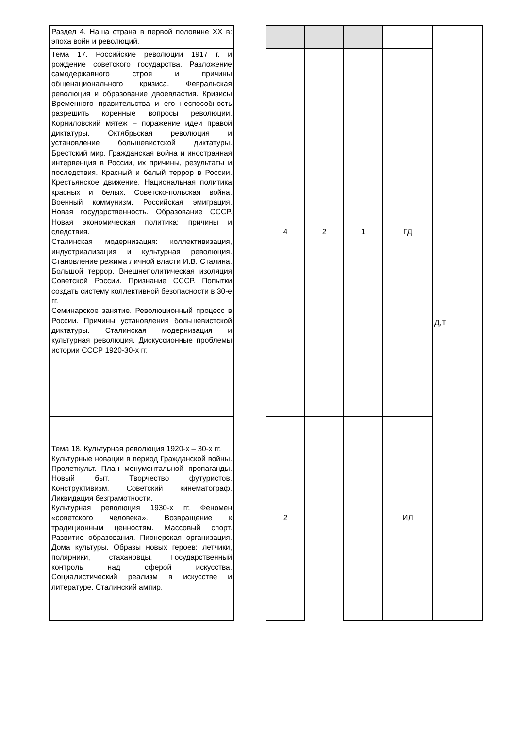| Раздел 4. Наша страна в первой половине XX в: эпоха войн и революций. | | | | | | Д,Т |
| Тема 17. Российские революции 1917 г. и рождение советского государства. Разложение самодержавного строя и причины общенационального кризиса. Февральская революция и образование двоевластия. Кризисы Временного правительства и его неспособность разрешить коренные вопросы революции. Корниловский мятеж – поражение идеи правой диктатуры. Октябрьская революция и установление большевистской диктатуры. Брестский мир. Гражданская война и иностранная интервенция в России, их причины, результаты и последствия. Красный и белый террор в России. Крестьянское движение. Национальная политика красных и белых. Советско-польская война. Военный коммунизм. Российская эмиграция. Новая государственность. Образование СССР. Новая экономическая политика: причины и следствия. Сталинская модернизация: коллективизация, индустриализация и культурная революция. Становление режима личной власти И.В. Сталина. Большой террор. Внешнеполитическая изоляция Советской России. Признание СССР. Попытки создать систему коллективной безопасности в 30-е гг. Семинарское занятие. Революционный процесс в России. Причины установления большевистской диктатуры. Сталинская модернизация и культурная революция. Дискуссионные проблемы истории СССР 1920-30-х гг. | | 4 | 2 | 1 | ГД | |
| Тема 18. Культурная революция 1920-х – 30-х гг. Культурные новации в период Гражданской войны. Пролеткульт. План монументальной пропаганды. Новый быт. Творчество футуристов. Конструктивизм. Советский кинематограф. Ликвидация безграмотности. Культурная революция 1930-х гг. Феномен «советского человека». Возвращение к традиционным ценностям. Массовый спорт. Развитие образования. Пионерская организация. Дома культуры. Образы новых героев: летчики, полярники, стахановцы. Государственный контроль над сферой искусства. Социалистический реализм в искусстве и литературе. Сталинский ампир. | | 2 | | | ИЛ | |